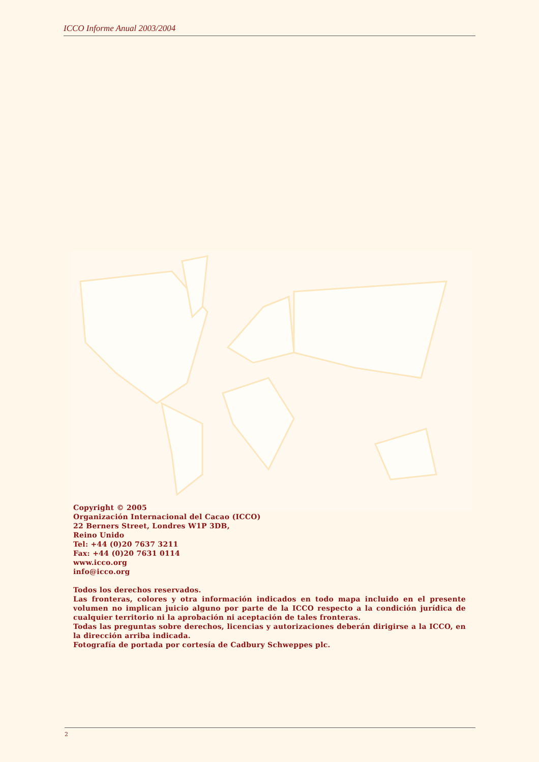ICCO Informe Anual 2003/2004
Copyright © 2005
Organización Internacional del Cacao (ICCO)
22 Berners Street, Londres W1P 3DB,
Reino Unido
Tel: +44 (0)20 7637 3211
Fax: +44 (0)20 7631 0114
www.icco.org
info@icco.org
Todos los derechos reservados.
Las fronteras, colores y otra información indicados en todo mapa incluido en el presente volumen no implican juicio alguno por parte de la ICCO respecto a la condición jurídica de cualquier territorio ni la aprobación ni aceptación de tales fronteras.
Todas las preguntas sobre derechos, licencias y autorizaciones deberán dirigirse a la ICCO, en la dirección arriba indicada.
Fotografía de portada por cortesía de Cadbury Schweppes plc.
2